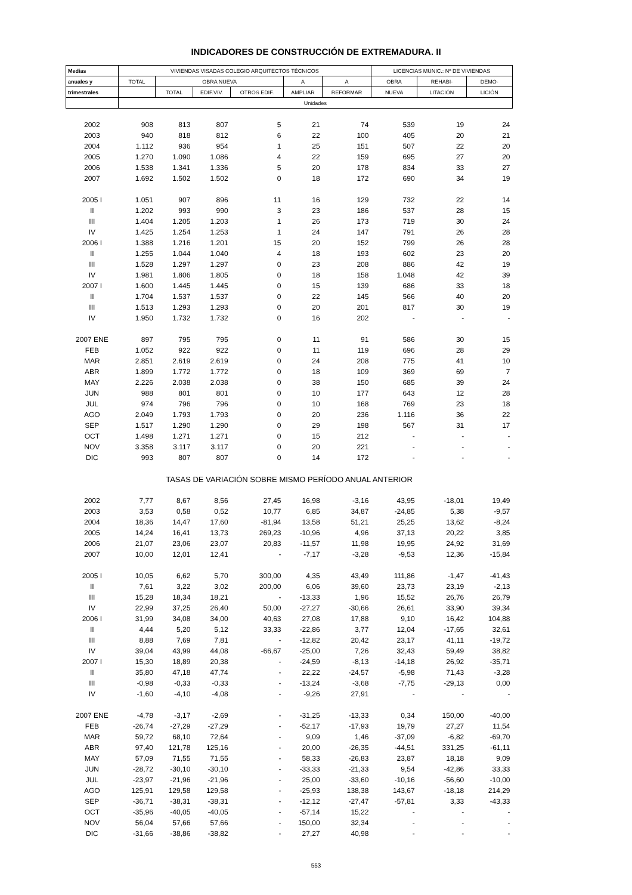INDICADORES DE CONSTRUCCIÓN DE EXTREMADURA. II
| Medias | VIVIENDAS VISADAS COLEGIO ARQUITECTOS TÉCNICOS | | | | | | LICENCIAS MUNIC.: Nº DE VIVIENDAS | | |
| --- | --- | --- | --- | --- | --- | --- | --- | --- | --- |
| anuales y | TOTAL | OBRA NUEVA | | | A | A | OBRA | REHABI- | DEMO- |
| trimestrales | | TOTAL | EDIF.VIV. | OTROS EDIF. | AMPLIAR | REFORMAR | NUEVA | LITACIÓN | LICIÓN |
| | Unidades | | | | | | | | |
| 2002 | 908 | 813 | 807 | 5 | 21 | 74 | 539 | 19 | 24 |
| 2003 | 940 | 818 | 812 | 6 | 22 | 100 | 405 | 20 | 21 |
| 2004 | 1.112 | 936 | 954 | 1 | 25 | 151 | 507 | 22 | 20 |
| 2005 | 1.270 | 1.090 | 1.086 | 4 | 22 | 159 | 695 | 27 | 20 |
| 2006 | 1.538 | 1.341 | 1.336 | 5 | 20 | 178 | 834 | 33 | 27 |
| 2007 | 1.692 | 1.502 | 1.502 | 0 | 18 | 172 | 690 | 34 | 19 |
| 2005 I | 1.051 | 907 | 896 | 11 | 16 | 129 | 732 | 22 | 14 |
| II | 1.202 | 993 | 990 | 3 | 23 | 186 | 537 | 28 | 15 |
| III | 1.404 | 1.205 | 1.203 | 1 | 26 | 173 | 719 | 30 | 24 |
| IV | 1.425 | 1.254 | 1.253 | 1 | 24 | 147 | 791 | 26 | 28 |
| 2006 I | 1.388 | 1.216 | 1.201 | 15 | 20 | 152 | 799 | 26 | 28 |
| II | 1.255 | 1.044 | 1.040 | 4 | 18 | 193 | 602 | 23 | 20 |
| III | 1.528 | 1.297 | 1.297 | 0 | 23 | 208 | 886 | 42 | 19 |
| IV | 1.981 | 1.806 | 1.805 | 0 | 18 | 158 | 1.048 | 42 | 39 |
| 2007 I | 1.600 | 1.445 | 1.445 | 0 | 15 | 139 | 686 | 33 | 18 |
| II | 1.704 | 1.537 | 1.537 | 0 | 22 | 145 | 566 | 40 | 20 |
| III | 1.513 | 1.293 | 1.293 | 0 | 20 | 201 | 817 | 30 | 19 |
| IV | 1.950 | 1.732 | 1.732 | 0 | 16 | 202 | - | - | - |
| 2007 ENE | 897 | 795 | 795 | 0 | 11 | 91 | 586 | 30 | 15 |
| FEB | 1.052 | 922 | 922 | 0 | 11 | 119 | 696 | 28 | 29 |
| MAR | 2.851 | 2.619 | 2.619 | 0 | 24 | 208 | 775 | 41 | 10 |
| ABR | 1.899 | 1.772 | 1.772 | 0 | 18 | 109 | 369 | 69 | 7 |
| MAY | 2.226 | 2.038 | 2.038 | 0 | 38 | 150 | 685 | 39 | 24 |
| JUN | 988 | 801 | 801 | 0 | 10 | 177 | 643 | 12 | 28 |
| JUL | 974 | 796 | 796 | 0 | 10 | 168 | 769 | 23 | 18 |
| AGO | 2.049 | 1.793 | 1.793 | 0 | 20 | 236 | 1.116 | 36 | 22 |
| SEP | 1.517 | 1.290 | 1.290 | 0 | 29 | 198 | 567 | 31 | 17 |
| OCT | 1.498 | 1.271 | 1.271 | 0 | 15 | 212 | - | - | - |
| NOV | 3.358 | 3.117 | 3.117 | 0 | 20 | 221 | - | - | - |
| DIC | 993 | 807 | 807 | 0 | 14 | 172 | - | - | - |
| TASAS DE VARIACIÓN SOBRE MISMO PERÍODO ANUAL ANTERIOR | | | | | | | | | |
| 2002 | 7,77 | 8,67 | 8,56 | 27,45 | 16,98 | -3,16 | 43,95 | -18,01 | 19,49 |
| 2003 | 3,53 | 0,58 | 0,52 | 10,77 | 6,85 | 34,87 | -24,85 | 5,38 | -9,57 |
| 2004 | 18,36 | 14,47 | 17,60 | -81,94 | 13,58 | 51,21 | 25,25 | 13,62 | -8,24 |
| 2005 | 14,24 | 16,41 | 13,73 | 269,23 | -10,96 | 4,96 | 37,13 | 20,22 | 3,85 |
| 2006 | 21,07 | 23,06 | 23,07 | 20,83 | -11,57 | 11,98 | 19,95 | 24,92 | 31,69 |
| 2007 | 10,00 | 12,01 | 12,41 | - | -7,17 | -3,28 | -9,53 | 12,36 | -15,84 |
| 2005 I | 10,05 | 6,62 | 5,70 | 300,00 | 4,35 | 43,49 | 111,86 | -1,47 | -41,43 |
| II | 7,61 | 3,22 | 3,02 | 200,00 | 6,06 | 39,60 | 23,73 | 23,19 | -2,13 |
| III | 15,28 | 18,34 | 18,21 | - | -13,33 | 1,96 | 15,52 | 26,76 | 26,79 |
| IV | 22,99 | 37,25 | 26,40 | 50,00 | -27,27 | -30,66 | 26,61 | 33,90 | 39,34 |
| 2006 I | 31,99 | 34,08 | 34,00 | 40,63 | 27,08 | 17,88 | 9,10 | 16,42 | 104,88 |
| II | 4,44 | 5,20 | 5,12 | 33,33 | -22,86 | 3,77 | 12,04 | -17,65 | 32,61 |
| III | 8,88 | 7,69 | 7,81 | - | -12,82 | 20,42 | 23,17 | 41,11 | -19,72 |
| IV | 39,04 | 43,99 | 44,08 | -66,67 | -25,00 | 7,26 | 32,43 | 59,49 | 38,82 |
| 2007 I | 15,30 | 18,89 | 20,38 | - | -24,59 | -8,13 | -14,18 | 26,92 | -35,71 |
| II | 35,80 | 47,18 | 47,74 | - | 22,22 | -24,57 | -5,98 | 71,43 | -3,28 |
| III | -0,98 | -0,33 | -0,33 | - | -13,24 | -3,68 | -7,75 | -29,13 | 0,00 |
| IV | -1,60 | -4,10 | -4,08 | - | -9,26 | 27,91 | - | - | - |
| 2007 ENE | -4,78 | -3,17 | -2,69 | - | -31,25 | -13,33 | 0,34 | 150,00 | -40,00 |
| FEB | -26,74 | -27,29 | -27,29 | - | -52,17 | -17,93 | 19,79 | 27,27 | 11,54 |
| MAR | 59,72 | 68,10 | 72,64 | - | 9,09 | 1,46 | -37,09 | -6,82 | -69,70 |
| ABR | 97,40 | 121,78 | 125,16 | - | 20,00 | -26,35 | -44,51 | 331,25 | -61,11 |
| MAY | 57,09 | 71,55 | 71,55 | - | 58,33 | -26,83 | 23,87 | 18,18 | 9,09 |
| JUN | -28,72 | -30,10 | -30,10 | - | -33,33 | -21,33 | 9,54 | -42,86 | 33,33 |
| JUL | -23,97 | -21,96 | -21,96 | - | 25,00 | -33,60 | -10,16 | -56,60 | -10,00 |
| AGO | 125,91 | 129,58 | 129,58 | - | -25,93 | 138,38 | 143,67 | -18,18 | 214,29 |
| SEP | -36,71 | -38,31 | -38,31 | - | -12,12 | -27,47 | -57,81 | 3,33 | -43,33 |
| OCT | -35,96 | -40,05 | -40,05 | - | -57,14 | 15,22 | - | - | - |
| NOV | 56,04 | 57,66 | 57,66 | - | 150,00 | 32,34 | - | - | - |
| DIC | -31,66 | -38,86 | -38,82 | - | 27,27 | 40,98 | - | - | - |
553